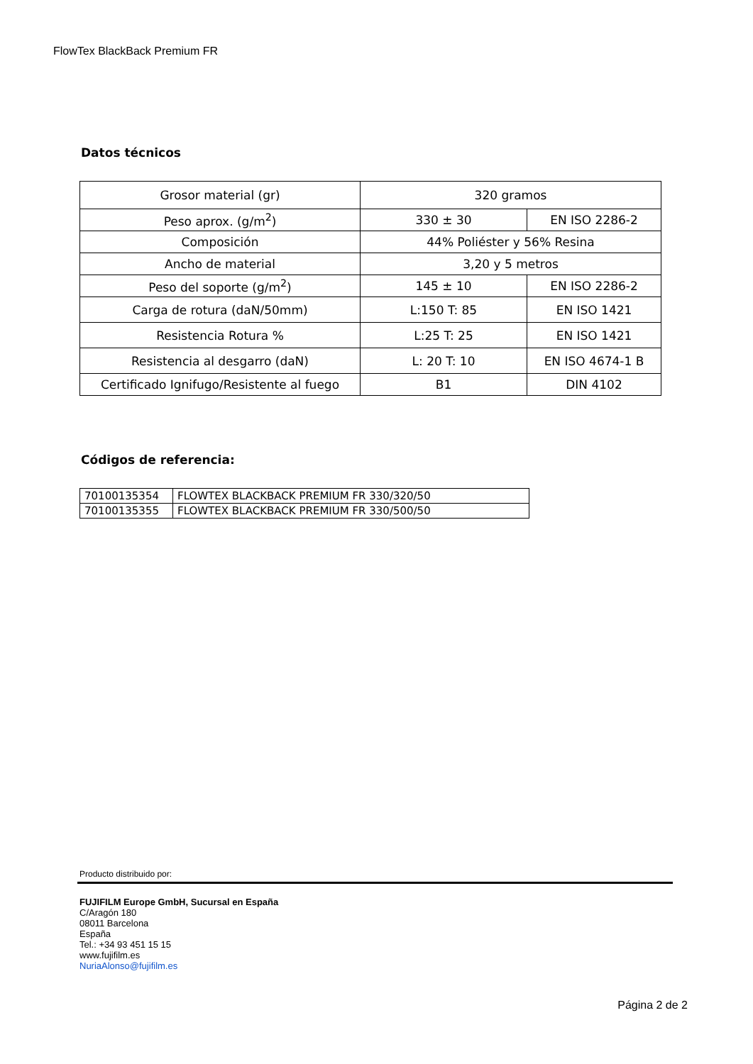FlowTex BlackBack Premium FR
Datos técnicos
| Grosor material (gr) | 320 gramos | |
| Peso aprox. (g/m<sup>2</sup>) | 330 ± 30 | EN ISO 2286-2 |
| Composición | 44% Poliéster y 56% Resina | |
| Ancho de material | 3,20 y 5 metros | |
| Peso del soporte (g/m<sup>2</sup>) | 145 ± 10 | EN ISO 2286-2 |
| Carga de rotura (daN/50mm) | L:150 T: 85 | EN ISO 1421 |
| Resistencia Rotura % | L:25 T: 25 | EN ISO 1421 |
| Resistencia al desgarro (daN) | L: 20 T: 10 | EN ISO 4674-1 B |
| Certificado Ignifugo/Resistente al fuego | B1 | DIN 4102 |
Códigos de referencia:
| 70100135354 | FLOWTEX BLACKBACK PREMIUM FR 330/320/50 |
| 70100135355 | FLOWTEX BLACKBACK PREMIUM FR 330/500/50 |
Producto distribuido por:
FUJIFILM Europe GmbH, Sucursal en España
C/Aragón 180
08011 Barcelona
España
Tel.: +34 93 451 15 15
www.fujifilm.es
NuriaAlonso@fujifilm.es
Página 2 de 2